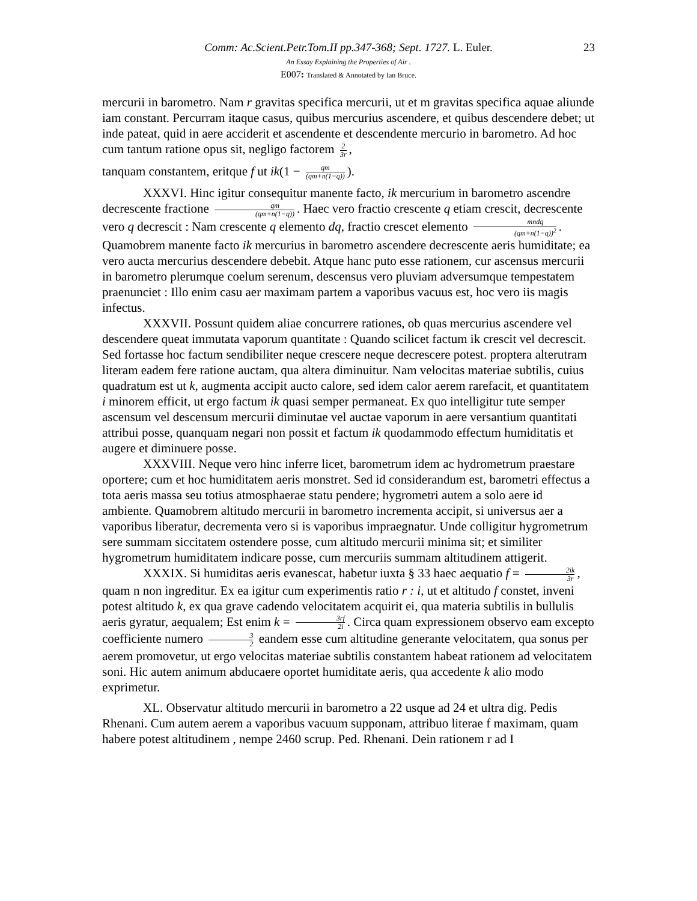Comm: Ac.Scient.Petr.Tom.II pp.347-368; Sept. 1727. L. Euler. 23
An Essay Explaining the Properties of Air .
E007: Translated & Annotated by Ian Bruce.
mercurii in barometro. Nam r gravitas specifica mercurii, ut et m gravitas specifica aquae aliunde iam constant. Percurram itaque casus, quibus mercurius ascendere, et quibus descendere debet; ut inde pateat, quid in aere acciderit et ascendente et descendente mercurio in barometro. Ad hoc cum tantum ratione opus sit, negligo factorem 2 3r,
tanquam constantem, eritque f ut ik(1 − qm (qm+n(1−q))).
XXXVI. Hinc igitur consequitur manente facto, ik mercurium in barometro ascendre decrescente fractione qm (qm+n(1−q)). Haec vero fractio crescente q etiam crescit, decrescente vero q decrescit : Nam crescente q elemento dq, fractio crescet elemento mndq (qm+n(1−q))<sup>2</sup>. Quamobrem manente facto ik mercurius in barometro ascendere decrescente aeris humiditate; ea vero aucta mercurius descendere debebit. Atque hanc puto esse rationem, cur ascensus mercurii in barometro plerumque coelum serenum, descensus vero pluviam adversumque tempestatem praenunciet : Illo enim casu aer maximam partem a vaporibus vacuus est, hoc vero iis magis infectus.
XXXVII. Possunt quidem aliae concurrere rationes, ob quas mercurius ascendere vel descendere queat immutata vaporum quantitate : Quando scilicet factum ik crescit vel decrescit. Sed fortasse hoc factum sendibiliter neque crescere neque decrescere potest. proptera alterutram literam eadem fere ratione auctam, qua altera diminuitur. Nam velocitas materiae subtilis, cuius quadratum est ut k, augmenta accipit aucto calore, sed idem calor aerem rarefacit, et quantitatem i minorem efficit, ut ergo factum ik quasi semper permaneat. Ex quo intelligitur tute semper ascensum vel descensum mercurii diminutae vel auctae vaporum in aere versantium quantitati attribui posse, quanquam negari non possit et factum ik quodammodo effectum humiditatis et augere et diminuere posse.
XXXVIII. Neque vero hinc inferre licet, barometrum idem ac hydrometrum praestare oportere; cum et hoc humiditatem aeris monstret. Sed id considerandum est, barometri effectus a tota aeris massa seu totius atmosphaerae statu pendere; hygrometri autem a solo aere id ambiente. Quamobrem altitudo mercurii in barometro incrementa accipit, si universus aer a vaporibus liberatur, decrementa vero si is vaporibus impraegnatur. Unde colligitur hygrometrum sere summam siccitatem ostendere posse, cum altitudo mercurii minima sit; et similiter hygrometrum humiditatem indicare posse, cum mercuriis summam altitudinem attigerit.
XXXIX. Si humiditas aeris evanescat, habetur iuxta § 33 haec aequatio f = 2ik 3r, quam n non ingreditur. Ex ea igitur cum experimentis ratio r : i, ut et altitudo f constet, inveni potest altitudo k, ex qua grave cadendo velocitatem acquirit ei, qua materia subtilis in bullulis aeris gyratur, aequalem; Est enim k = 3rf 2i. Circa quam expressionem observo eam excepto coefficiente numero 3 2 eandem esse cum altitudine generante velocitatem, qua sonus per aerem promovetur, ut ergo velocitas materiae subtilis constantem habeat rationem ad velocitatem soni. Hic autem animum abducaere oportet humiditate aeris, qua accedente k alio modo exprimetur.
XL. Observatur altitudo mercurii in barometro a 22 usque ad 24 et ultra dig. Pedis Rhenani. Cum autem aerem a vaporibus vacuum supponam, attribuo literae f maximam, quam habere potest altitudinem , nempe 2460 scrup. Ped. Rhenani. Dein rationem r ad I